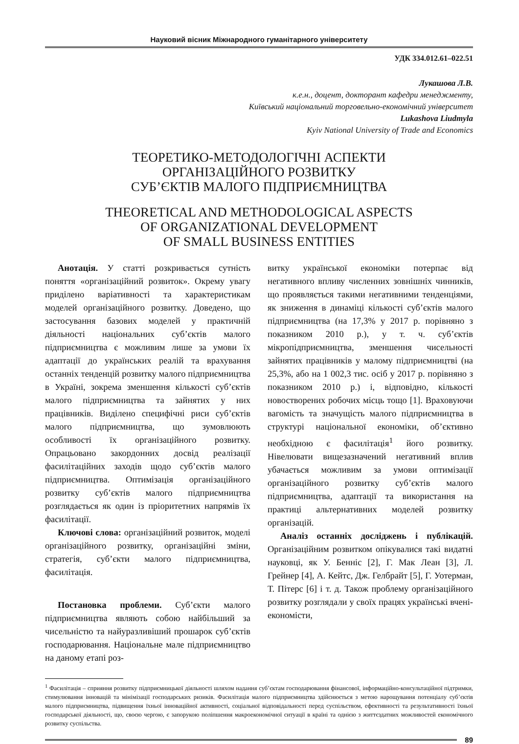Науковий вісник Міжнародного гуманітарного університету
УДК 334.012.61–022.51
Лукашова Л.В.
к.е.н., доцент, докторант кафедри менеджменту,
Київський національний торговельно-економічний університет
Lukashova Liudmyla
Kyiv National University of Trade and Economics
ТЕОРЕТИКО-МЕТОДОЛОГІЧНІ АСПЕКТИ
ОРГАНІЗАЦІЙНОГО РОЗВИТКУ
СУБ’ЄКТІВ МАЛОГО ПІДПРИЄМНИЦТВА
THEORETICAL AND METHODOLOGICAL ASPECTS
OF ORGANIZATIONAL DEVELOPMENT
OF SMALL BUSINESS ENTITIES
Анотація. У статті розкривається сутність поняття «організаційний розвиток». Окрему увагу приділено варіативності та характеристикам моделей організаційного розвитку. Доведено, що застосування базових моделей у практичній діяльності національних суб’єктів малого підприємництва є можливим лише за умови їх адаптації до українських реалій та врахування останніх тенденцій розвитку малого підприємництва в Україні, зокрема зменшення кількості суб’єктів малого підприємництва та зайнятих у них працівників. Виділено специфічні риси суб’єктів малого підприємництва, що зумовлюють особливості їх організаційного розвитку. Опрацьовано закордонних досвід реалізації фасилітаційних заходів щодо суб’єктів малого підприємництва. Оптимізація організаційного розвитку суб’єктів малого підприємництва розглядається як один із пріоритетних напрямів їх фасилітації.
Ключові слова: організаційний розвиток, моделі організаційного розвитку, організаційні зміни, стратегія, суб’єкти малого підприємництва, фасилітація.
Постановка проблеми. Суб’єкти малого підприємництва являють собою найбільший за чисельністю та найуразливіший прошарок суб’єктів господарювання. Національне мале підприємництво на даному етапі роз-
витку української економіки потерпає від негативного впливу численних зовнішніх чинників, що проявляється такими негативними тенденціями, як зниження в динаміці кількості суб’єктів малого підприємництва (на 17,3% у 2017 р. порівняно з показником 2010 р.), у т. ч. суб’єктів мікропідприємництва, зменшення чисельності зайнятих працівників у малому підприємництві (на 25,3%, або на 1 002,3 тис. осіб у 2017 р. порівняно з показником 2010 р.) і, відповідно, кількості новостворених робочих місць тощо [1]. Враховуючи вагомість та значущість малого підприємництва в структурі національної економіки, об’єктивно необхідною є фасилітація<sup>1</sup> його розвитку. Нівелювати вищезазначений негативний вплив убачається можливим за умови оптимізації організаційного розвитку суб’єктів малого підприємництва, адаптації та використання на практиці альтернативних моделей розвитку організацій.
Аналіз останніх досліджень і публікацій. Організаційним розвитком опікувалися такі видатні науковці, як У. Бенніс [2], Г. Мак Леан [3], Л. Грейнер [4], А. Кейтс, Дж. Гелбрайт [5], Г. Уотерман, Т. Пітерс [6] і т. д. Також проблему організаційного розвитку розглядали у своїх працях українські вчені-економісти,
<sup>1</sup> Фасилітація – сприяння розвитку підприємницької діяльності шляхом надання суб’єктам господарювання фінансової, інформаційно-консультаційної підтримки, стимулювання інновацій та мінімізації господарських ризиків. Фасилітація малого підприємництва здійснюється з метою нарощування потенціалу суб’єктів малого підприємництва, підвищення їхньої інноваційної активності, соціальної відповідальності перед суспільством, ефективності та результативності їхньої господарської діяльності, що, своєю чергою, є запорукою поліпшення макроекономічної ситуації в країні та однією з життєздатних можливостей економічного розвитку суспільства.
89